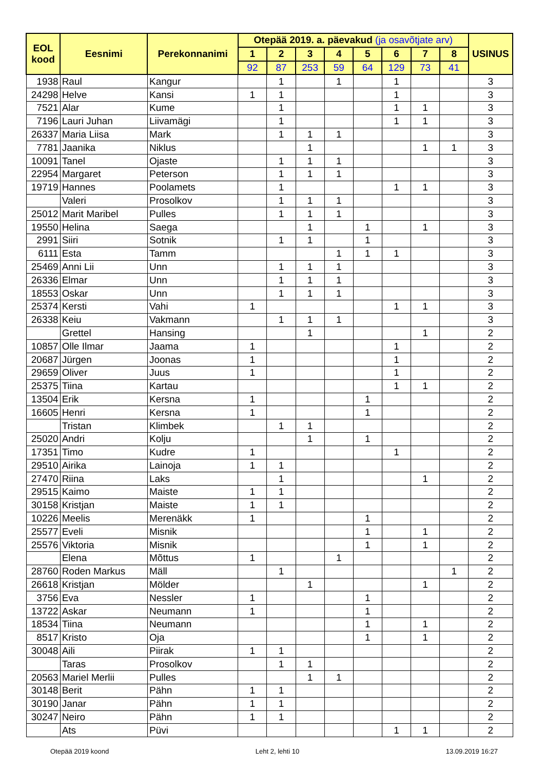| EOL kood | Eesnimi | Perekonnanimi | Otepää 2019. a. päevakud (ja osavõtjate arv) | | | | | | | | USINUS |
| --- | --- | --- | --- | --- | --- | --- | --- | --- | --- | --- | --- |
| | | | 1 | 2 | 3 | 4 | 5 | 6 | 7 | 8 | |
| | | | 92 | 87 | 253 | 59 | 64 | 129 | 73 | 41 | |
| 1938 | Raul | Kangur | | 1 | | 1 | | 1 | | | 3 |
| 24298 | Helve | Kansi | 1 | 1 | | | | 1 | | | 3 |
| 7521 | Alar | Kume | | 1 | | | | 1 | 1 | | 3 |
| 7196 | Lauri Juhan | Liivamägi | | 1 | | | | 1 | 1 | | 3 |
| 26337 | Maria Liisa | Mark | | 1 | 1 | 1 | | | | | 3 |
| 7781 | Jaanika | Niklus | | | 1 | | | | 1 | 1 | 3 |
| 10091 | Tanel | Ojaste | | 1 | 1 | 1 | | | | | 3 |
| 22954 | Margaret | Peterson | | 1 | 1 | 1 | | | | | 3 |
| 19719 | Hannes | Poolamets | | 1 | | | | 1 | 1 | | 3 |
| | Valeri | Prosolkov | | 1 | 1 | 1 | | | | | 3 |
| 25012 | Marit Maribel | Pulles | | 1 | 1 | 1 | | | | | 3 |
| 19550 | Helina | Saega | | | 1 | | 1 | | 1 | | 3 |
| 2991 | Siiri | Sotnik | | 1 | 1 | | 1 | | | | 3 |
| 6111 | Esta | Tamm | | | | 1 | 1 | 1 | | | 3 |
| 25469 | Anni Lii | Unn | | 1 | 1 | 1 | | | | | 3 |
| 26336 | Elmar | Unn | | 1 | 1 | 1 | | | | | 3 |
| 18553 | Oskar | Unn | | 1 | 1 | 1 | | | | | 3 |
| 25374 | Kersti | Vahi | 1 | | | | | 1 | 1 | | 3 |
| 26338 | Keiu | Vakmann | | 1 | 1 | 1 | | | | | 3 |
| | Grettel | Hansing | | | 1 | | | | 1 | | 2 |
| 10857 | Olle Ilmar | Jaama | 1 | | | | | 1 | | | 2 |
| 20687 | Jürgen | Joonas | 1 | | | | | 1 | | | 2 |
| 29659 | Oliver | Juus | 1 | | | | | 1 | | | 2 |
| 25375 | Tiina | Kartau | | | | | | 1 | 1 | | 2 |
| 13504 | Erik | Kersna | 1 | | | | 1 | | | | 2 |
| 16605 | Henri | Kersna | 1 | | | | 1 | | | | 2 |
| | Tristan | Klimbek | | 1 | 1 | | | | | | 2 |
| 25020 | Andri | Kolju | | | 1 | | 1 | | | | 2 |
| 17351 | Timo | Kudre | 1 | | | | | 1 | | | 2 |
| 29510 | Airika | Lainoja | 1 | 1 | | | | | | | 2 |
| 27470 | Riina | Laks | | 1 | | | | | 1 | | 2 |
| 29515 | Kaimo | Maiste | 1 | 1 | | | | | | | 2 |
| 30158 | Kristjan | Maiste | 1 | 1 | | | | | | | 2 |
| 10226 | Meelis | Merenäkk | 1 | | | | 1 | | | | 2 |
| 25577 | Eveli | Misnik | | | | | 1 | | 1 | | 2 |
| 25576 | Viktoria | Misnik | | | | | 1 | | 1 | | 2 |
| | Elena | Mõttus | 1 | | | 1 | | | | | 2 |
| 28760 | Roden Markus | Mäll | | 1 | | | | | | 1 | 2 |
| 26618 | Kristjan | Mölder | | | 1 | | | | 1 | | 2 |
| 3756 | Eva | Nessler | 1 | | | | 1 | | | | 2 |
| 13722 | Askar | Neumann | 1 | | | | 1 | | | | 2 |
| 18534 | Tiina | Neumann | | | | | 1 | | 1 | | 2 |
| 8517 | Kristo | Oja | | | | | 1 | | 1 | | 2 |
| 30048 | Aili | Piirak | 1 | 1 | | | | | | | 2 |
| | Taras | Prosolkov | | 1 | 1 | | | | | | 2 |
| 20563 | Mariel Merlii | Pulles | | | 1 | 1 | | | | | 2 |
| 30148 | Berit | Pähn | 1 | 1 | | | | | | | 2 |
| 30190 | Janar | Pähn | 1 | 1 | | | | | | | 2 |
| 30247 | Neiro | Pähn | 1 | 1 | | | | | | | 2 |
| | Ats | Püvi | | | | | | 1 | 1 | | 2 |
Otepää 2019 koond Leht 2, lehti 10 13.09.2019 16:27